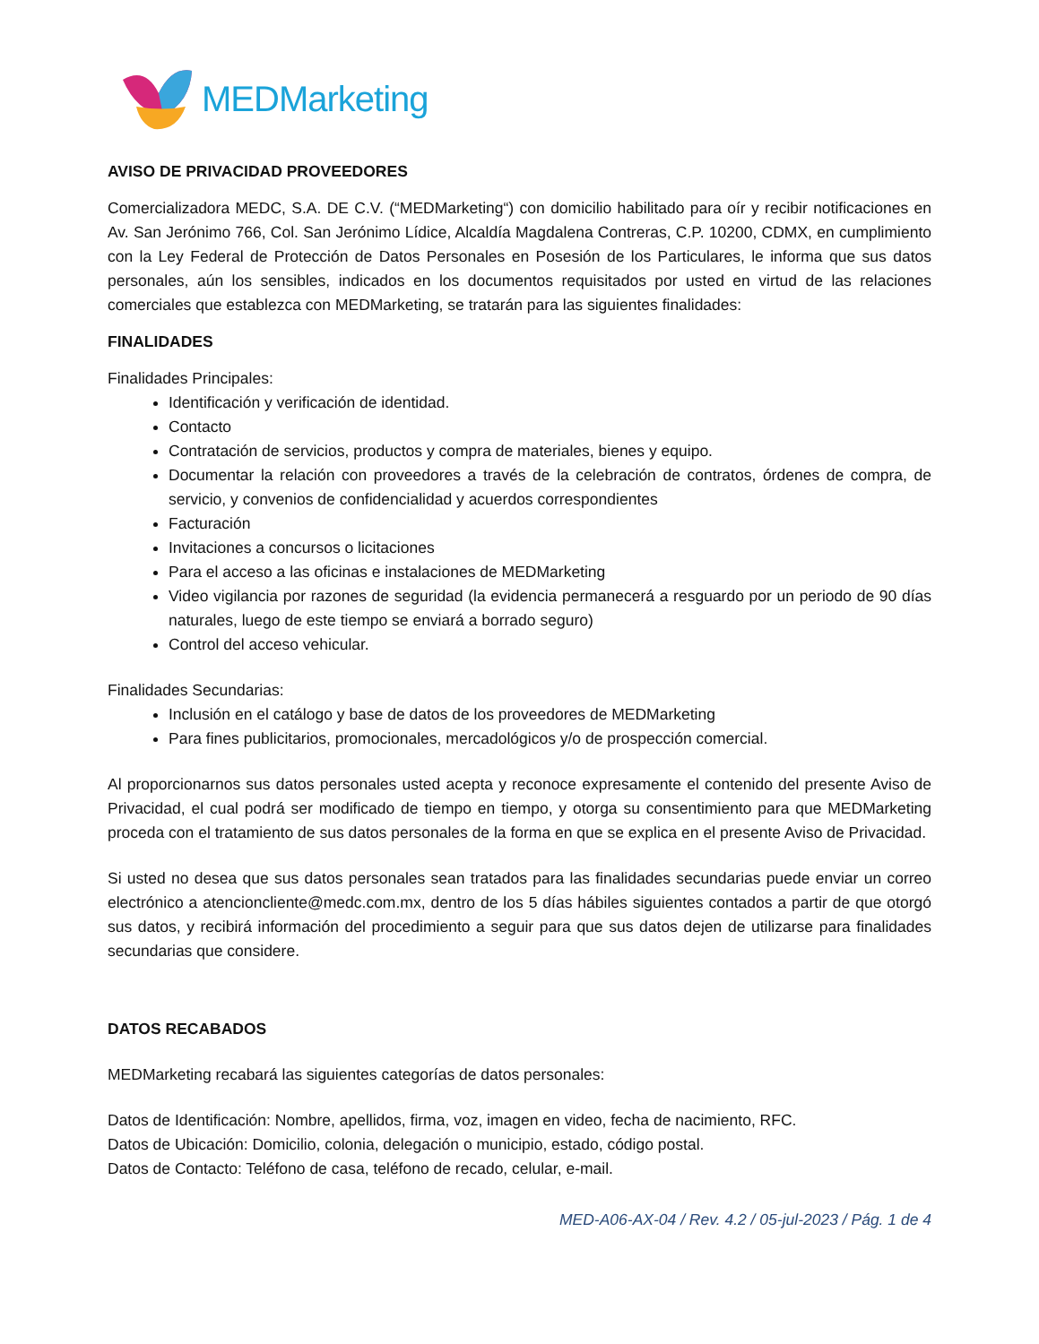MEDMarketing
AVISO DE PRIVACIDAD PROVEEDORES
Comercializadora MEDC, S.A. DE C.V. (“MEDMarketing“) con domicilio habilitado para oír y recibir notificaciones en Av. San Jerónimo 766, Col. San Jerónimo Lídice, Alcaldía Magdalena Contreras, C.P. 10200, CDMX, en cumplimiento con la Ley Federal de Protección de Datos Personales en Posesión de los Particulares, le informa que sus datos personales, aún los sensibles, indicados en los documentos requisitados por usted en virtud de las relaciones comerciales que establezca con MEDMarketing, se tratarán para las siguientes finalidades:
FINALIDADES
Finalidades Principales:
Identificación y verificación de identidad.
Contacto
Contratación de servicios, productos y compra de materiales, bienes y equipo.
Documentar la relación con proveedores a través de la celebración de contratos, órdenes de compra, de servicio, y convenios de confidencialidad y acuerdos correspondientes
Facturación
Invitaciones a concursos o licitaciones
Para el acceso a las oficinas e instalaciones de MEDMarketing
Video vigilancia por razones de seguridad (la evidencia permanecerá a resguardo por un periodo de 90 días naturales, luego de este tiempo se enviará a borrado seguro)
Control del acceso vehicular.
Finalidades Secundarias:
Inclusión en el catálogo y base de datos de los proveedores de MEDMarketing
Para fines publicitarios, promocionales, mercadológicos y/o de prospección comercial.
Al proporcionarnos sus datos personales usted acepta y reconoce expresamente el contenido del presente Aviso de Privacidad, el cual podrá ser modificado de tiempo en tiempo, y otorga su consentimiento para que MEDMarketing proceda con el tratamiento de sus datos personales de la forma en que se explica en el presente Aviso de Privacidad.
Si usted no desea que sus datos personales sean tratados para las finalidades secundarias puede enviar un correo electrónico a atencioncliente@medc.com.mx, dentro de los 5 días hábiles siguientes contados a partir de que otorgó sus datos, y recibirá información del procedimiento a seguir para que sus datos dejen de utilizarse para finalidades secundarias que considere.
DATOS RECABADOS
MEDMarketing recabará las siguientes categorías de datos personales:
Datos de Identificación: Nombre, apellidos, firma, voz, imagen en video, fecha de nacimiento, RFC.
Datos de Ubicación: Domicilio, colonia, delegación o municipio, estado, código postal.
Datos de Contacto: Teléfono de casa, teléfono de recado, celular, e-mail.
MED-A06-AX-04 / Rev. 4.2 / 05-jul-2023 / Pág. 1 de 4